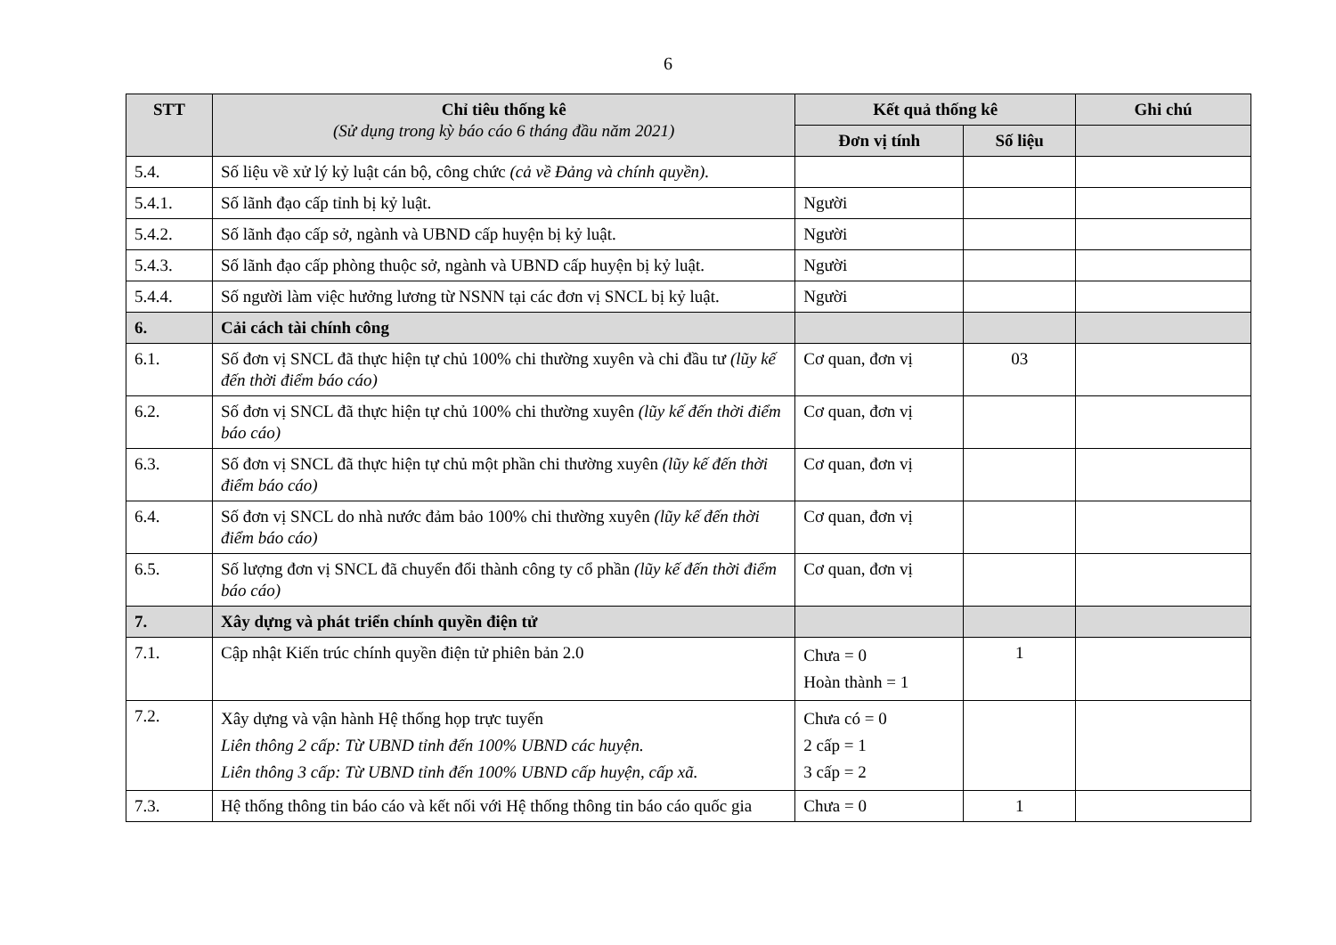6
| STT | Chỉ tiêu thống kê (Sử dụng trong kỳ báo cáo 6 tháng đầu năm 2021) | Kết quả thống kê | | Ghi chú |
| --- | --- | --- | --- | --- |
| | | Đơn vị tính | Số liệu | |
| 5.4. | Số liệu về xử lý kỷ luật cán bộ, công chức (cả về Đảng và chính quyền). | | | |
| 5.4.1. | Số lãnh đạo cấp tỉnh bị kỷ luật. | Người | | |
| 5.4.2. | Số lãnh đạo cấp sở, ngành và UBND cấp huyện bị kỷ luật. | Người | | |
| 5.4.3. | Số lãnh đạo cấp phòng thuộc sở, ngành và UBND cấp huyện bị kỷ luật. | Người | | |
| 5.4.4. | Số người làm việc hưởng lương từ NSNN tại các đơn vị SNCL bị kỷ luật. | Người | | |
| 6. | Cải cách tài chính công | | | |
| 6.1. | Số đơn vị SNCL đã thực hiện tự chủ 100% chi thường xuyên và chi đầu tư (lũy kế đến thời điểm báo cáo) | Cơ quan, đơn vị | 03 | |
| 6.2. | Số đơn vị SNCL đã thực hiện tự chủ 100% chi thường xuyên (lũy kế đến thời điểm báo cáo) | Cơ quan, đơn vị | | |
| 6.3. | Số đơn vị SNCL đã thực hiện tự chủ một phần chi thường xuyên (lũy kế đến thời điểm báo cáo) | Cơ quan, đơn vị | | |
| 6.4. | Số đơn vị SNCL do nhà nước đảm bảo 100% chi thường xuyên (lũy kế đến thời điểm báo cáo) | Cơ quan, đơn vị | | |
| 6.5. | Số lượng đơn vị SNCL đã chuyển đổi thành công ty cổ phần (lũy kế đến thời điểm báo cáo) | Cơ quan, đơn vị | | |
| 7. | Xây dựng và phát triển chính quyền điện tử | | | |
| 7.1. | Cập nhật Kiến trúc chính quyền điện tử phiên bản 2.0 | Chưa = 0 Hoàn thành = 1 | 1 | |
| 7.2. | Xây dựng và vận hành Hệ thống họp trực tuyến Liên thông 2 cấp: Từ UBND tỉnh đến 100% UBND các huyện. Liên thông 3 cấp: Từ UBND tỉnh đến 100% UBND cấp huyện, cấp xã. | Chưa có = 0 2 cấp = 1 3 cấp = 2 | | |
| 7.3. | Hệ thống thông tin báo cáo và kết nối với Hệ thống thông tin báo cáo quốc gia | Chưa = 0 | 1 | |